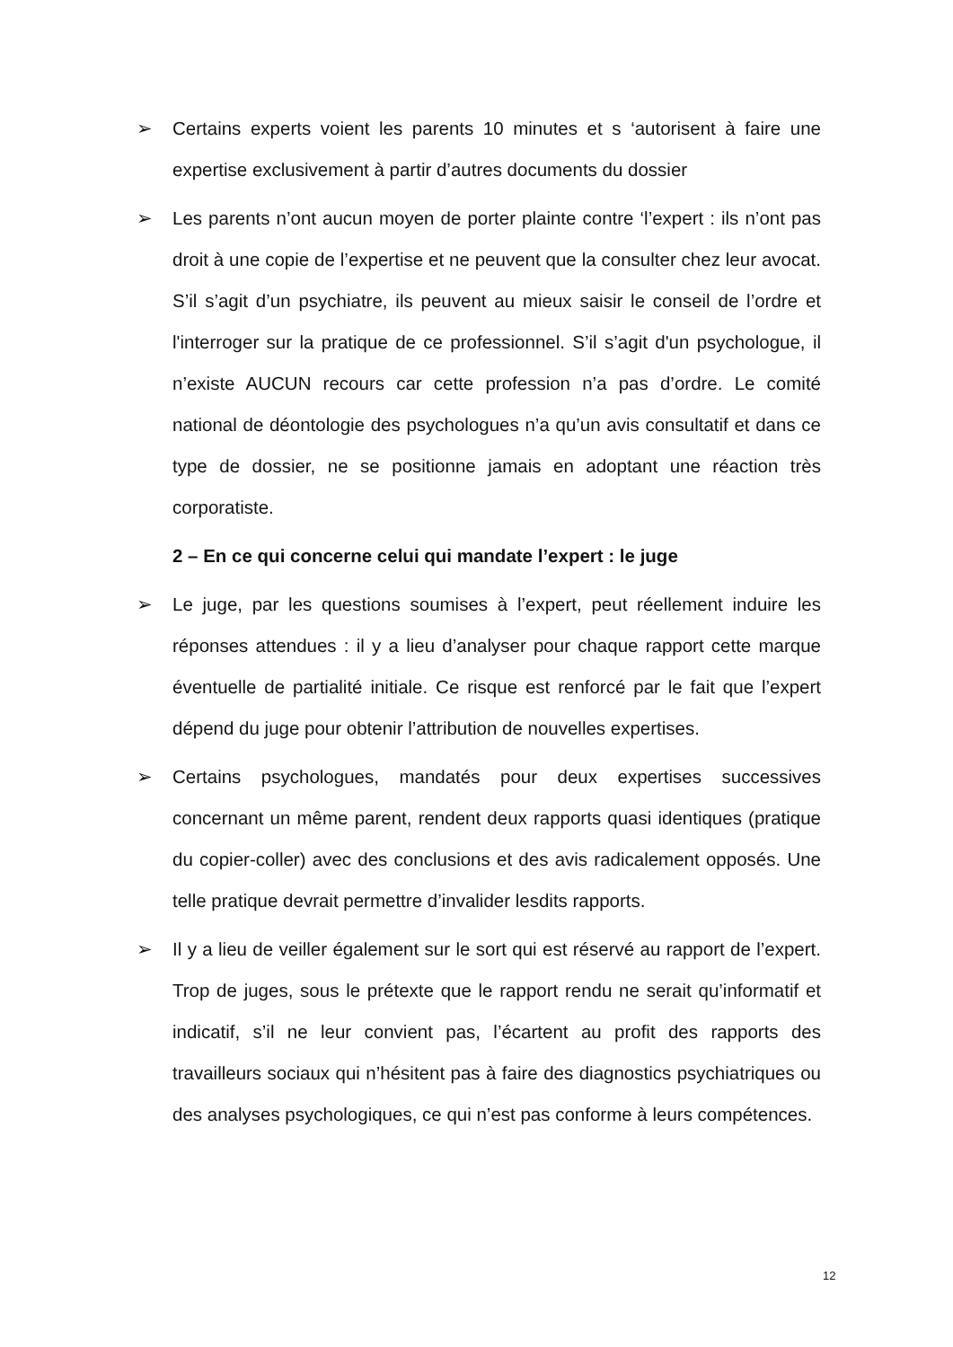➢ Certains experts voient les parents 10 minutes et s ‘autorisent à faire une expertise exclusivement à partir d’autres documents du dossier
➢ Les parents n’ont aucun moyen de porter plainte contre ‘l’expert : ils n’ont pas droit à une copie de l’expertise et ne peuvent que la consulter chez leur avocat. S’il s’agit d’un psychiatre, ils peuvent au mieux saisir le conseil de l’ordre et l'interroger sur la pratique de ce professionnel. S’il s’agit d'un psychologue, il n’existe AUCUN recours car cette profession n’a pas d’ordre. Le comité national de déontologie des psychologues n’a qu’un avis consultatif et dans ce type de dossier, ne se positionne jamais en adoptant une réaction très corporatiste.
2 – En ce qui concerne celui qui mandate l’expert : le juge
➢ Le juge, par les questions soumises à l’expert, peut réellement induire les réponses attendues : il y a lieu d’analyser pour chaque rapport cette marque éventuelle de partialité initiale. Ce risque est renforcé par le fait que l’expert dépend du juge pour obtenir l’attribution de nouvelles expertises.
➢ Certains psychologues, mandatés pour deux expertises successives concernant un même parent, rendent deux rapports quasi identiques (pratique du copier-coller) avec des conclusions et des avis radicalement opposés. Une telle pratique devrait permettre d’invalider lesdits rapports.
➢ Il y a lieu de veiller également sur le sort qui est réservé au rapport de l’expert. Trop de juges, sous le prétexte que le rapport rendu ne serait qu’informatif et indicatif, s’il ne leur convient pas, l’écartent au profit des rapports des travailleurs sociaux qui n’hésitent pas à faire des diagnostics psychiatriques ou des analyses psychologiques, ce qui n’est pas conforme à leurs compétences.
12